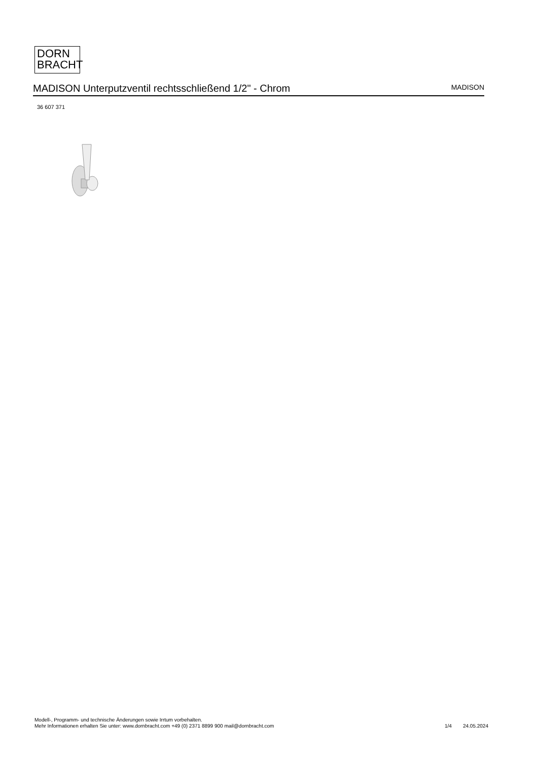DORN
BRACHT
MADISON Unterputzventil rechtsschließend 1/2" - Chrom
MADISON
36 607 371
Modell-, Programm- und technische Änderungen sowie Irrtum vorbehalten.
Mehr Informationen erhalten Sie unter: www.dornbracht.com +49 (0) 2371 8899 900 mail@dornbracht.com
1/4 24.05.2024